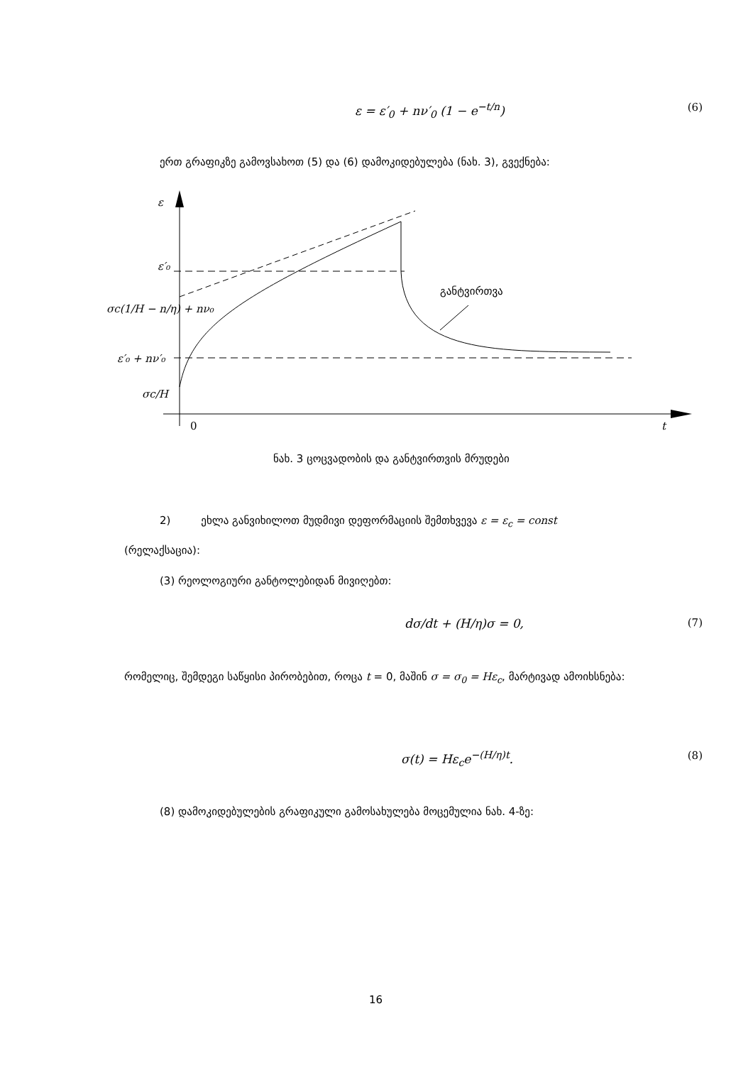ε = ε′<sub>0</sub> + nν′<sub>0</sub> (1 − e<sup>−t/n</sup>) (6)
ერთ გრაფიკზე გამოვსახოთ (5) და (6) დამოკიდებულება (ნახ. 3), გვექნება:
ε
ε′₀
σc(1/H − n/η) + nν₀
ε′₀ + nν′₀
σc/H
0
t
განტვირთვა
ნახ. 3 ცოცვადობის და განტვირთვის მრუდები
2) ეხლა განვიხილოთ მუდმივი დეფორმაციის შემთხვევა ε = ε<sub>c</sub> = const
(რელაქსაცია):
(3) რეოლოგიური განტოლებიდან მივიღებთ:
dσ/dt + (H/η)σ = 0, (7)
რომელიც, შემდეგი საწყისი პირობებით, როცა t = 0, მაშინ σ = σ<sub>0</sub> = Hε<sub>c</sub>, მარტივად ამოიხსნება:
σ(t) = Hε<sub>c</sub>e<sup>−(H/η)t</sup>. (8)
(8) დამოკიდებულების გრაფიკული გამოსახულება მოცემულია ნახ. 4-ზე:
16